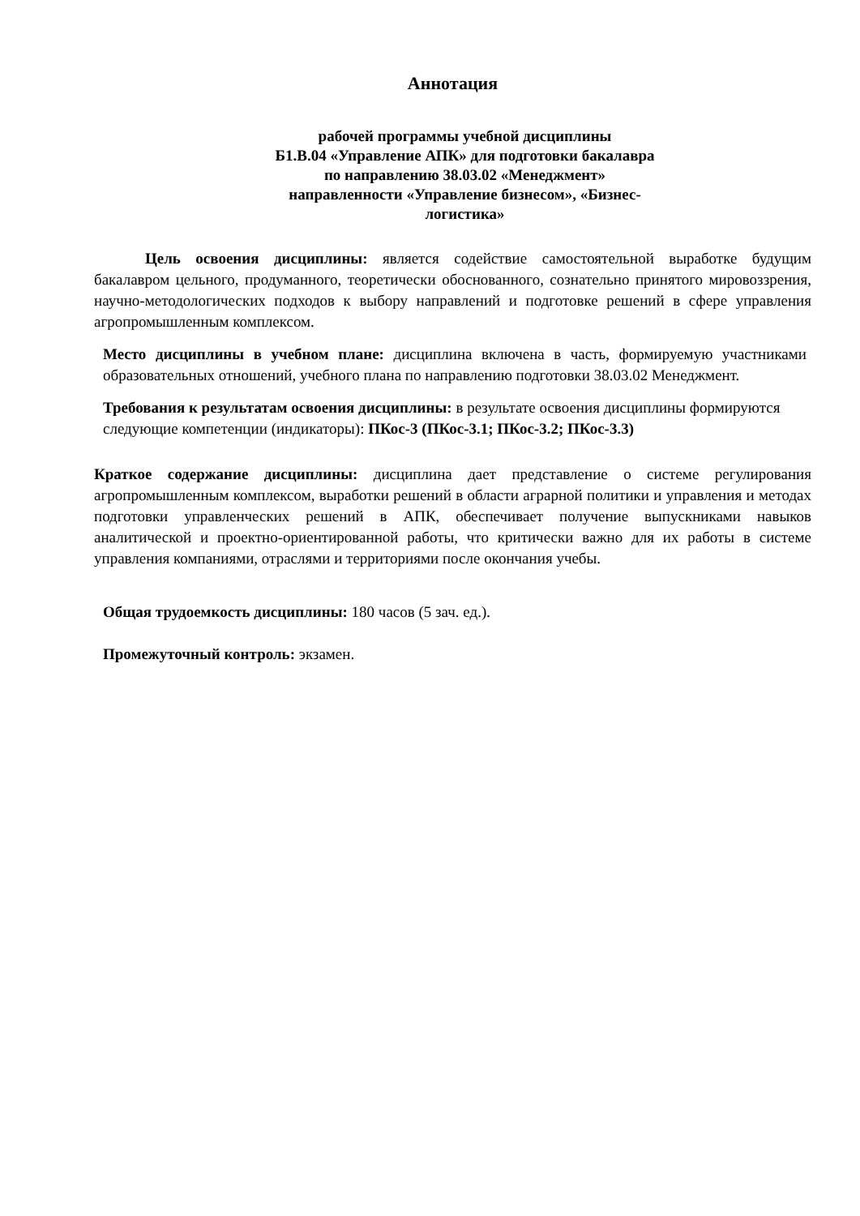Аннотация
рабочей программы учебной дисциплины
Б1.В.04 «Управление АПК» для подготовки бакалавра
по направлению 38.03.02 «Менеджмент»
направленности «Управление бизнесом», «Бизнес-
логистика»
Цель освоения дисциплины: является содействие самостоятельной выработке будущим бакалавром цельного, продуманного, теоретически обоснованного, сознательно принятого мировоззрения, научно-методологических подходов к выбору направлений и подготовке решений в сфере управления агропромышленным комплексом.
Место дисциплины в учебном плане: дисциплина включена в часть, формируемую участниками образовательных отношений, учебного плана по направлению подготовки 38.03.02 Менеджмент.
Требования к результатам освоения дисциплины: в результате освоения дисциплины формируются следующие компетенции (индикаторы): ПКос-3 (ПКос-3.1; ПКос-3.2; ПКос-3.3)
Краткое содержание дисциплины: дисциплина дает представление о системе регулирования агропромышленным комплексом, выработки решений в области аграрной политики и управления и методах подготовки управленческих решений в АПК, обеспечивает получение выпускниками навыков аналитической и проектно-ориентированной работы, что критически важно для их работы в системе управления компаниями, отраслями и территориями после окончания учебы.
Общая трудоемкость дисциплины: 180 часов (5 зач. ед.).
Промежуточный контроль: экзамен.